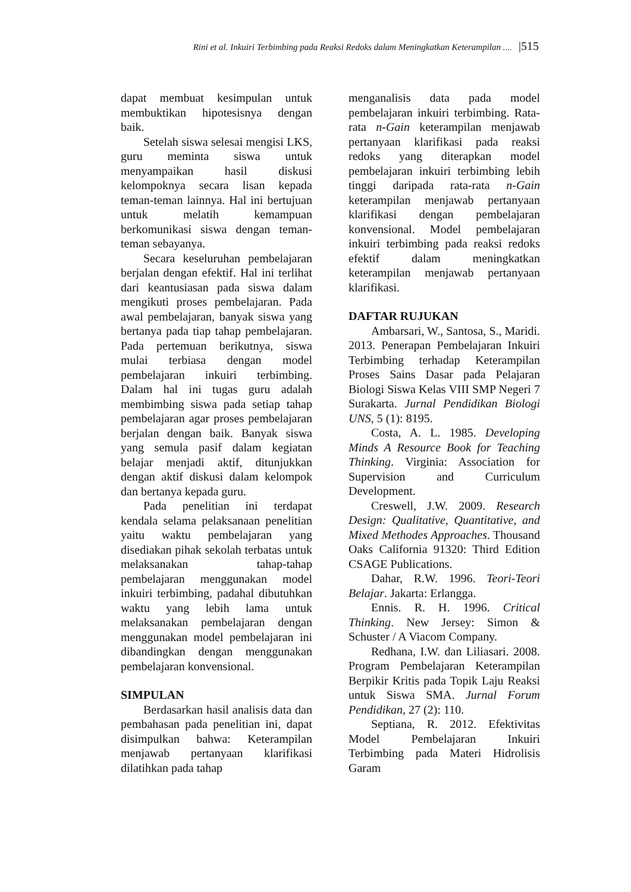Rini et al. Inkuiri Terbimbing pada Reaksi Redoks dalam Meningkatkan Keterampilan .... |515
dapat membuat kesimpulan untuk membuktikan hipotesisnya dengan baik.
Setelah siswa selesai mengisi LKS, guru meminta siswa untuk menyampaikan hasil diskusi kelompoknya secara lisan kepada teman-teman lainnya. Hal ini bertujuan untuk melatih kemampuan berkomunikasi siswa dengan teman-teman sebayanya.
Secara keseluruhan pembelajaran berjalan dengan efektif. Hal ini terlihat dari keantusiasan pada siswa dalam mengikuti proses pembelajaran. Pada awal pembelajaran, banyak siswa yang bertanya pada tiap tahap pembelajaran. Pada pertemuan berikutnya, siswa mulai terbiasa dengan model pembelajaran inkuiri terbimbing. Dalam hal ini tugas guru adalah membimbing siswa pada setiap tahap pembelajaran agar proses pembelajaran berjalan dengan baik. Banyak siswa yang semula pasif dalam kegiatan belajar menjadi aktif, ditunjukkan dengan aktif diskusi dalam kelompok dan bertanya kepada guru.
Pada penelitian ini terdapat kendala selama pelaksanaan penelitian yaitu waktu pembelajaran yang disediakan pihak sekolah terbatas untuk melaksanakan tahap-tahap pembelajaran menggunakan model inkuiri terbimbing, padahal dibutuhkan waktu yang lebih lama untuk melaksanakan pembelajaran dengan menggunakan model pembelajaran ini dibandingkan dengan menggunakan pembelajaran konvensional.
SIMPULAN
Berdasarkan hasil analisis data dan pembahasan pada penelitian ini, dapat disimpulkan bahwa: Keterampilan menjawab pertanyaan klarifikasi dilatihkan pada tahap
menganalisis data pada model pembelajaran inkuiri terbimbing. Rata-rata n-Gain keterampilan menjawab pertanyaan klarifikasi pada reaksi redoks yang diterapkan model pembelajaran inkuiri terbimbing lebih tinggi daripada rata-rata n-Gain keterampilan menjawab pertanyaan klarifikasi dengan pembelajaran konvensional. Model pembelajaran inkuiri terbimbing pada reaksi redoks efektif dalam meningkatkan keterampilan menjawab pertanyaan klarifikasi.
DAFTAR RUJUKAN
Ambarsari, W., Santosa, S., Maridi. 2013. Penerapan Pembelajaran Inkuiri Terbimbing terhadap Keterampilan Proses Sains Dasar pada Pelajaran Biologi Siswa Kelas VIII SMP Negeri 7 Surakarta. Jurnal Pendidikan Biologi UNS, 5 (1): 8195.
Costa, A. L. 1985. Developing Minds A Resource Book for Teaching Thinking. Virginia: Association for Supervision and Curriculum Development.
Creswell, J.W. 2009. Research Design: Qualitative, Quantitative, and Mixed Methodes Approaches. Thousand Oaks California 91320: Third Edition CSAGE Publications.
Dahar, R.W. 1996. Teori-Teori Belajar. Jakarta: Erlangga.
Ennis. R. H. 1996. Critical Thinking. New Jersey: Simon & Schuster / A Viacom Company.
Redhana, I.W. dan Liliasari. 2008. Program Pembelajaran Keterampilan Berpikir Kritis pada Topik Laju Reaksi untuk Siswa SMA. Jurnal Forum Pendidikan, 27 (2): 110.
Septiana, R. 2012. Efektivitas Model Pembelajaran Inkuiri Terbimbing pada Materi Hidrolisis Garam